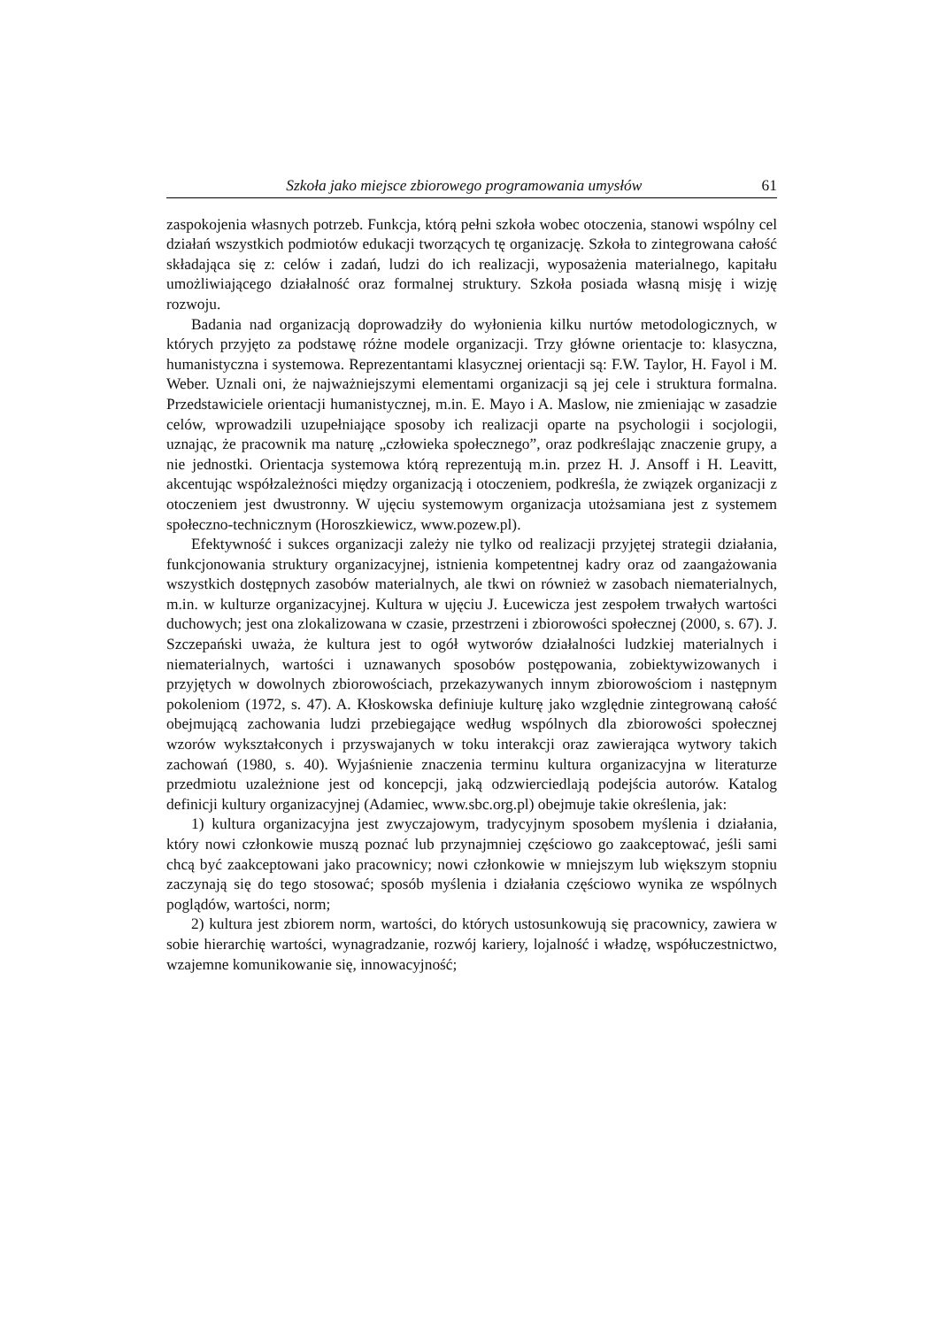Szkoła jako miejsce zbiorowego programowania umysłów 61
zaspokojenia własnych potrzeb. Funkcja, którą pełni szkoła wobec otoczenia, stanowi wspólny cel działań wszystkich podmiotów edukacji tworzących tę organizację. Szkoła to zintegrowana całość składająca się z: celów i zadań, ludzi do ich realizacji, wyposażenia materialnego, kapitału umożliwiającego działalność oraz formalnej struktury. Szkoła posiada własną misję i wizję rozwoju.
Badania nad organizacją doprowadziły do wyłonienia kilku nurtów metodologicznych, w których przyjęto za podstawę różne modele organizacji. Trzy główne orientacje to: klasyczna, humanistyczna i systemowa. Reprezentantami klasycznej orientacji są: F.W. Taylor, H. Fayol i M. Weber. Uznali oni, że najważniejszymi elementami organizacji są jej cele i struktura formalna. Przedstawiciele orientacji humanistycznej, m.in. E. Mayo i A. Maslow, nie zmieniając w zasadzie celów, wprowadzili uzupełniające sposoby ich realizacji oparte na psychologii i socjologii, uznając, że pracownik ma naturę „człowieka społecznego”, oraz podkreślając znaczenie grupy, a nie jednostki. Orientacja systemowa którą reprezentują m.in. przez H. J. Ansoff i H. Leavitt, akcentując współzależności między organizacją i otoczeniem, podkreśla, że związek organizacji z otoczeniem jest dwustronny. W ujęciu systemowym organizacja utożsamiana jest z systemem społeczno-technicznym (Horoszkiewicz, www.pozew.pl).
Efektywność i sukces organizacji zależy nie tylko od realizacji przyjętej strategii działania, funkcjonowania struktury organizacyjnej, istnienia kompetentnej kadry oraz od zaangażowania wszystkich dostępnych zasobów materialnych, ale tkwi on również w zasobach niematerialnych, m.in. w kulturze organizacyjnej. Kultura w ujęciu J. Łucewicza jest zespołem trwałych wartości duchowych; jest ona zlokalizowana w czasie, przestrzeni i zbiorowości społecznej (2000, s. 67). J. Szczepański uważa, że kultura jest to ogół wytworów działalności ludzkiej materialnych i niematerialnych, wartości i uznawanych sposobów postępowania, zobiektywizowanych i przyjętych w dowolnych zbiorowościach, przekazywanych innym zbiorowościom i następnym pokoleniom (1972, s. 47). A. Kłoskowska definiuje kulturę jako względnie zintegrowaną całość obejmującą zachowania ludzi przebiegające według wspólnych dla zbiorowości społecznej wzorów wykształconych i przyswajanych w toku interakcji oraz zawierająca wytwory takich zachowań (1980, s. 40). Wyjaśnienie znaczenia terminu kultura organizacyjna w literaturze przedmiotu uzależnione jest od koncepcji, jaką odzwierciedlają podejścia autorów. Katalog definicji kultury organizacyjnej (Adamiec, www.sbc.org.pl) obejmuje takie określenia, jak:
1) kultura organizacyjna jest zwyczajowym, tradycyjnym sposobem myślenia i działania, który nowi członkowie muszą poznać lub przynajmniej częściowo go zaakceptować, jeśli sami chcą być zaakceptowani jako pracownicy; nowi członkowie w mniejszym lub większym stopniu zaczynają się do tego stosować; sposób myślenia i działania częściowo wynika ze wspólnych poglądów, wartości, norm;
2) kultura jest zbiorem norm, wartości, do których ustosunkowują się pracownicy, zawiera w sobie hierarchię wartości, wynagradzanie, rozwój kariery, lojalność i władzę, współuczestnictwo, wzajemne komunikowanie się, innowacyjność;